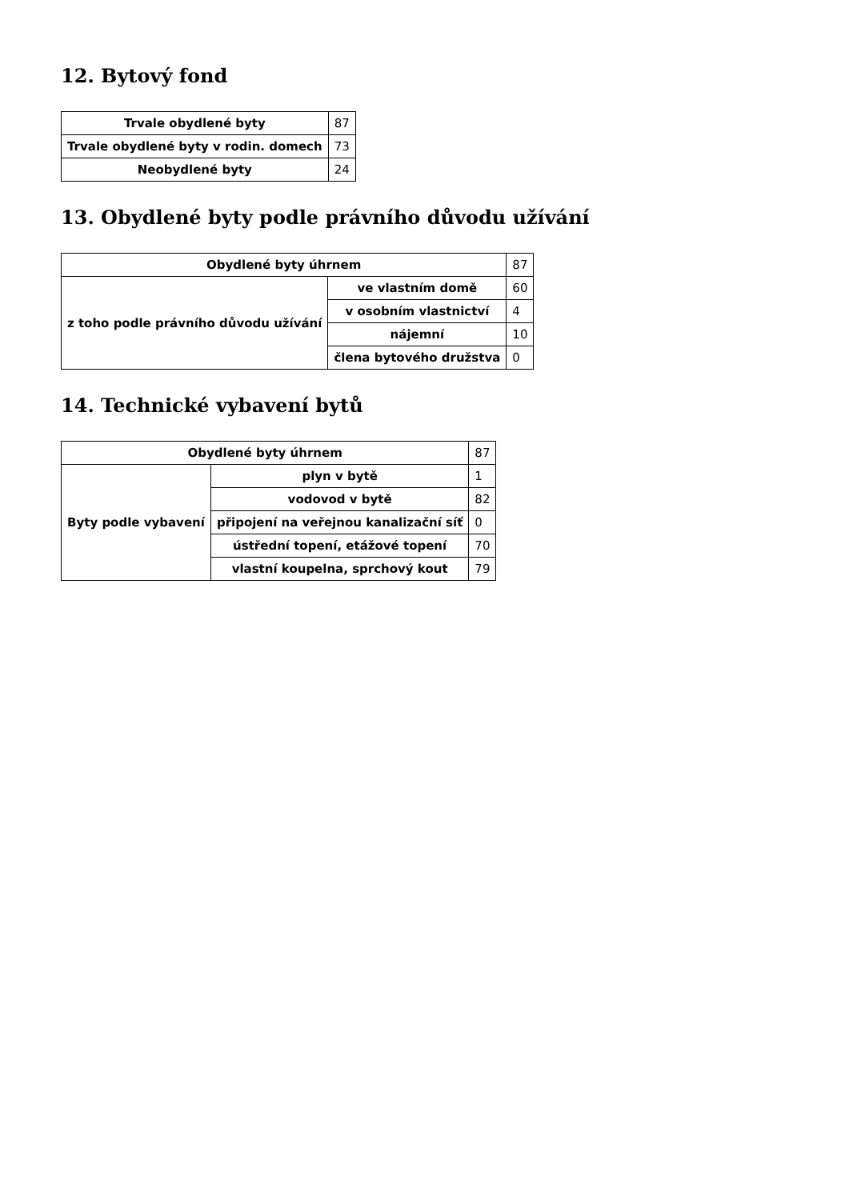12. Bytový fond
| Trvale obydlené byty | 87 |
| Trvale obydlené byty v rodin. domech | 73 |
| Neobydlené byty | 24 |
13. Obydlené byty podle právního důvodu užívání
| Obydlené byty úhrnem | | 87 |
| z toho podle právního důvodu užívání | ve vlastním domě | 60 |
| | v osobním vlastnictví | 4 |
| | nájemní | 10 |
| | člena bytového družstva | 0 |
14. Technické vybavení bytů
| Obydlené byty úhrnem | | 87 |
| Byty podle vybavení | plyn v bytě | 1 |
| | vodovod v bytě | 82 |
| | připojení na veřejnou kanalizační síť | 0 |
| | ústřední topení, etážové topení | 70 |
| | vlastní koupelna, sprchový kout | 79 |